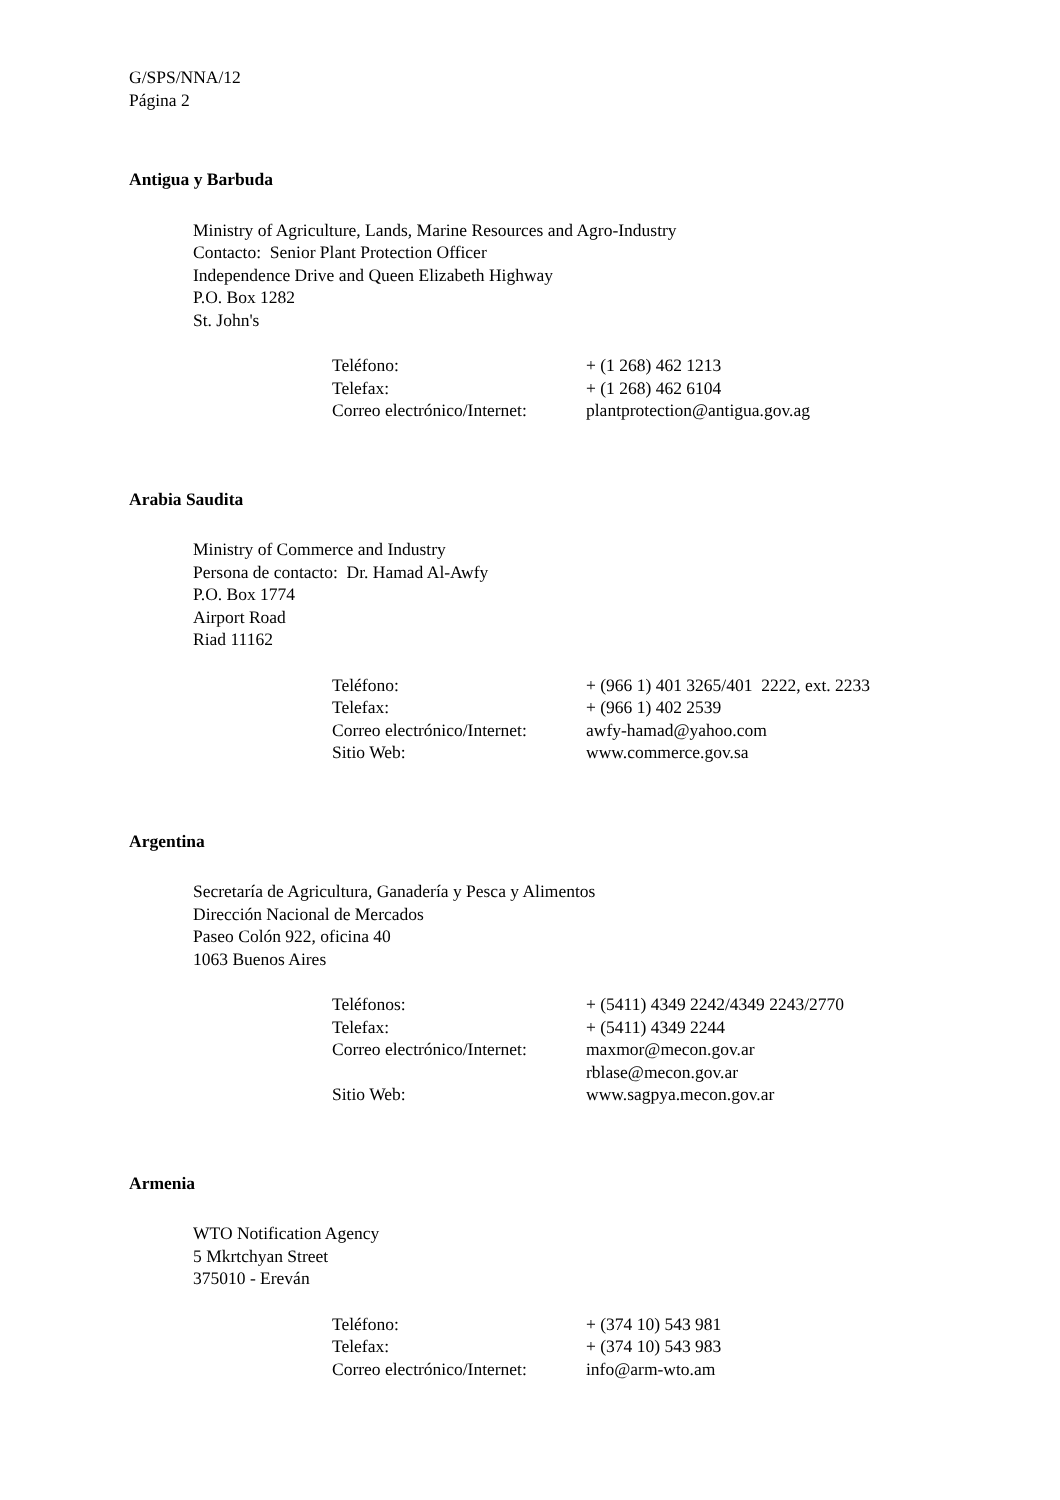G/SPS/NNA/12
Página 2
Antigua y Barbuda
Ministry of Agriculture, Lands, Marine Resources and Agro-Industry
Contacto: Senior Plant Protection Officer
Independence Drive and Queen Elizabeth Highway
P.O. Box 1282
St. John's
| Teléfono: | + (1 268) 462 1213 |
| Telefax: | + (1 268) 462 6104 |
| Correo electrónico/Internet: | plantprotection@antigua.gov.ag |
Arabia Saudita
Ministry of Commerce and Industry
Persona de contacto: Dr. Hamad Al-Awfy
P.O. Box 1774
Airport Road
Riad 11162
| Teléfono: | + (966 1) 401 3265/401 2222, ext. 2233 |
| Telefax: | + (966 1) 402 2539 |
| Correo electrónico/Internet: | awfy-hamad@yahoo.com |
| Sitio Web: | www.commerce.gov.sa |
Argentina
Secretaría de Agricultura, Ganadería y Pesca y Alimentos
Dirección Nacional de Mercados
Paseo Colón 922, oficina 40
1063 Buenos Aires
| Teléfonos: | + (5411) 4349 2242/4349 2243/2770 |
| Telefax: | + (5411) 4349 2244 |
| Correo electrónico/Internet: | maxmor@mecon.gov.ar rblase@mecon.gov.ar |
| Sitio Web: | www.sagpya.mecon.gov.ar |
Armenia
WTO Notification Agency
5 Mkrtchyan Street
375010 - Ereván
| Teléfono: | + (374 10) 543 981 |
| Telefax: | + (374 10) 543 983 |
| Correo electrónico/Internet: | info@arm-wto.am |